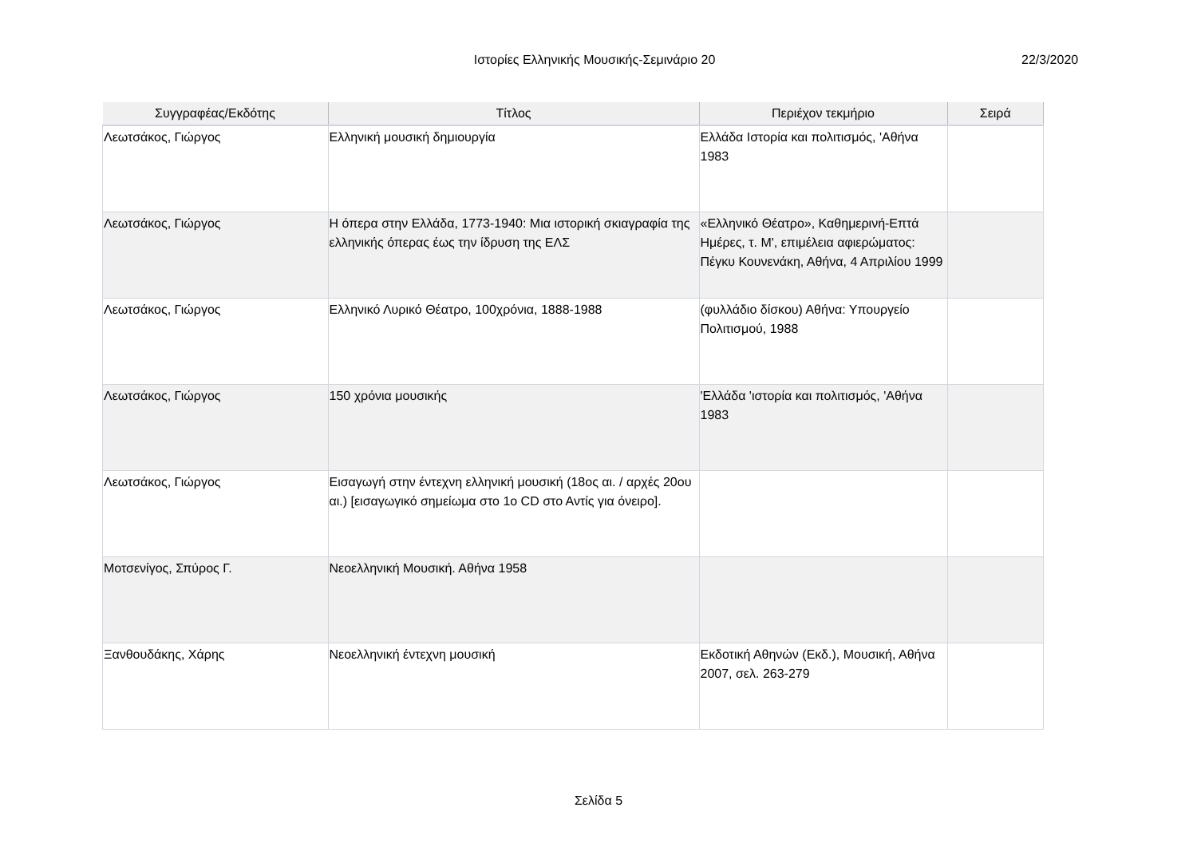Ιστορίες Ελληνικής Μουσικής-Σεμινάριο 20 22/3/2020
| Συγγραφέας/Εκδότης | Τίτλος | Περιέχον τεκμήριο | Σειρά |
| --- | --- | --- | --- |
| Λεωτσάκος, Γιώργος | Ελληνική μουσική δημιουργία | Ελλάδα Ιστορία και πολιτισμός, 'Αθήνα 1983 | |
| Λεωτσάκος, Γιώργος | Η όπερα στην Ελλάδα, 1773-1940: Μια ιστορική σκιαγραφία της ελληνικής όπερας έως την ίδρυση της ΕΛΣ | «Ελληνικό Θέατρο», Καθημερινή-Επτά Ημέρες, τ. Μ', επιμέλεια αφιερώματος: Πέγκυ Κουνενάκη, Αθήνα, 4 Απριλίου 1999 | |
| Λεωτσάκος, Γιώργος | Ελληνικό Λυρικό Θέατρο, 100χρόνια, 1888-1988 | (φυλλάδιο δίσκου) Αθήνα: Υπουργείο Πολιτισμού, 1988 | |
| Λεωτσάκος, Γιώργος | 150 χρόνια μουσικής | 'Ελλάδα 'ιστορία και πολιτισμός, 'Αθήνα 1983 | |
| Λεωτσάκος, Γιώργος | Εισαγωγή στην έντεχνη ελληνική μουσική (18ος αι. / αρχές 20ου αι.) [εισαγωγικό σημείωμα στο 1ο CD στο Αντίς για όνειρο]. | | |
| Μοτσενίγος, Σπύρος Γ. | Νεοελληνική Μουσική. Αθήνα 1958 | | |
| Ξανθουδάκης, Χάρης | Νεοελληνική έντεχνη μουσική | Εκδοτική Αθηνών (Εκδ.), Μουσική, Αθήνα 2007, σελ. 263-279 | |
Σελίδα 5